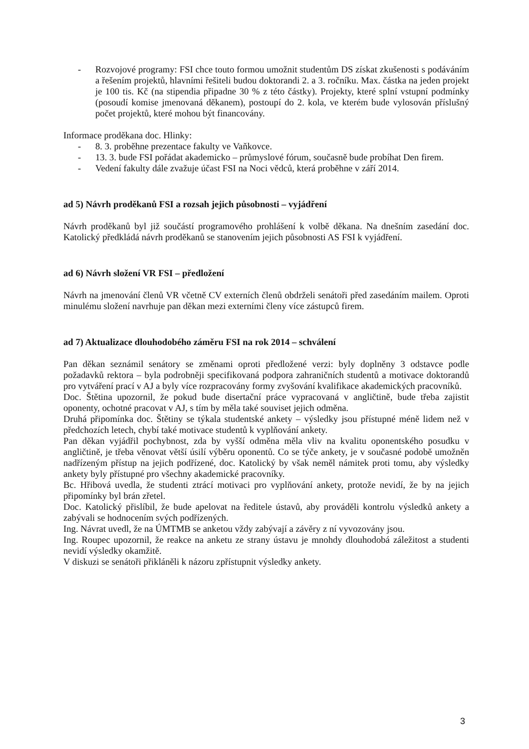- Rozvojové programy: FSI chce touto formou umožnit studentům DS získat zkušenosti s podáváním a řešením projektů, hlavními řešiteli budou doktorandi 2. a 3. ročníku. Max. částka na jeden projekt je 100 tis. Kč (na stipendia připadne 30 % z této částky). Projekty, které splní vstupní podmínky (posoudí komise jmenovaná děkanem), postoupí do 2. kola, ve kterém bude vylosován příslušný počet projektů, které mohou být financovány.
Informace proděkana doc. Hlinky:
- 8. 3. proběhne prezentace fakulty ve Vaňkovce.
- 13. 3. bude FSI pořádat akademicko – průmyslové fórum, současně bude probíhat Den firem.
- Vedení fakulty dále zvažuje účast FSI na Noci vědců, která proběhne v září 2014.
ad 5) Návrh proděkanů FSI a rozsah jejich působnosti – vyjádření
Návrh proděkanů byl již součástí programového prohlášení k volbě děkana. Na dnešním zasedání doc. Katolický předkládá návrh proděkanů se stanovením jejich působnosti AS FSI k vyjádření.
ad 6) Návrh složení VR FSI – předložení
Návrh na jmenování členů VR včetně CV externích členů obdrželi senátoři před zasedáním mailem. Oproti minulému složení navrhuje pan děkan mezi externími členy více zástupců firem.
ad 7) Aktualizace dlouhodobého záměru FSI na rok 2014 – schválení
Pan děkan seznámil senátory se změnami oproti předložené verzi: byly doplněny 3 odstavce podle požadavků rektora – byla podrobněji specifikovaná podpora zahraničních studentů a motivace doktorandů pro vytváření prací v AJ a byly více rozpracovány formy zvyšování kvalifikace akademických pracovníků.
Doc. Štětina upozornil, že pokud bude disertační práce vypracovaná v angličtině, bude třeba zajistit oponenty, ochotné pracovat v AJ, s tím by měla také souviset jejich odměna.
Druhá připomínka doc. Štětiny se týkala studentské ankety – výsledky jsou přístupné méně lidem než v předchozích letech, chybí také motivace studentů k vyplňování ankety.
Pan děkan vyjádřil pochybnost, zda by vyšší odměna měla vliv na kvalitu oponentského posudku v angličtině, je třeba věnovat větší úsilí výběru oponentů. Co se týče ankety, je v současné podobě umožněn nadřízeným přístup na jejich podřízené, doc. Katolický by však neměl námitek proti tomu, aby výsledky ankety byly přístupné pro všechny akademické pracovníky.
Bc. Hřibová uvedla, že studenti ztrácí motivaci pro vyplňování ankety, protože nevidí, že by na jejich připomínky byl brán zřetel.
Doc. Katolický přislíbil, že bude apelovat na ředitele ústavů, aby prováděli kontrolu výsledků ankety a zabývali se hodnocením svých podřízených.
Ing. Návrat uvedl, že na ÚMTMB se anketou vždy zabývají a závěry z ní vyvozovány jsou.
Ing. Roupec upozornil, že reakce na anketu ze strany ústavu je mnohdy dlouhodobá záležitost a studenti nevidí výsledky okamžitě.
V diskuzi se senátoři přikláněli k názoru zpřístupnit výsledky ankety.
3